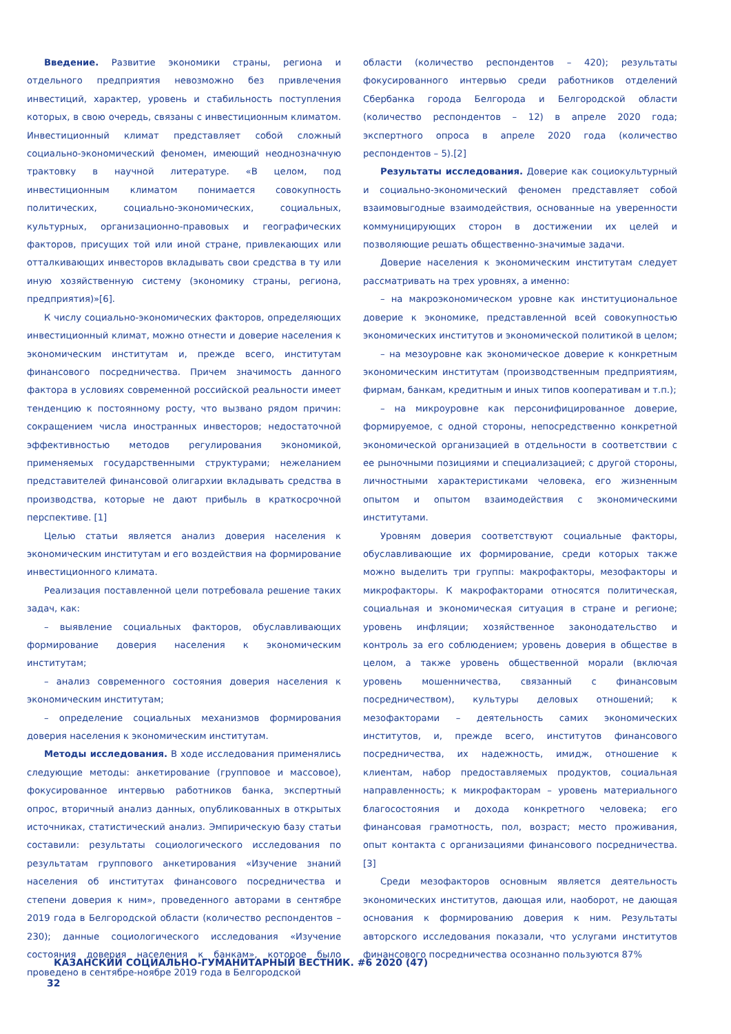Введение. Развитие экономики страны, региона и отдельного предприятия невозможно без привлечения инвестиций, характер, уровень и стабильность поступления которых, в свою очередь, связаны с инвестиционным климатом. Инвестиционный климат представляет собой сложный социально-экономический феномен, имеющий неоднозначную трактовку в научной литературе. «В целом, под инвестиционным климатом понимается совокупность политических, социально-экономических, социальных, культурных, организационно-правовых и географических факторов, присущих той или иной стране, привлекающих или отталкивающих инвесторов вкладывать свои средства в ту или иную хозяйственную систему (экономику страны, региона, предприятия)»[6].
К числу социально-экономических факторов, определяющих инвестиционный климат, можно отнести и доверие населения к экономическим институтам и, прежде всего, институтам финансового посредничества. Причем значимость данного фактора в условиях современной российской реальности имеет тенденцию к постоянному росту, что вызвано рядом причин: сокращением числа иностранных инвесторов; недостаточной эффективностью методов регулирования экономикой, применяемых государственными структурами; нежеланием представителей финансовой олигархии вкладывать средства в производства, которые не дают прибыль в краткосрочной перспективе. [1]
Целью статьи является анализ доверия населения к экономическим институтам и его воздействия на формирование инвестиционного климата.
Реализация поставленной цели потребовала решение таких задач, как:
– выявление социальных факторов, обуславливающих формирование доверия населения к экономическим институтам;
– анализ современного состояния доверия населения к экономическим институтам;
– определение социальных механизмов формирования доверия населения к экономическим институтам.
Методы исследования. В ходе исследования применялись следующие методы: анкетирование (групповое и массовое), фокусированное интервью работников банка, экспертный опрос, вторичный анализ данных, опубликованных в открытых источниках, статистический анализ. Эмпирическую базу статьи составили: результаты социологического исследования по результатам группового анкетирования «Изучение знаний населения об институтах финансового посредничества и степени доверия к ним», проведенного авторами в сентябре 2019 года в Белгородской области (количество респондентов – 230); данные социологического исследования «Изучение состояния доверия населения к банкам», которое было проведено в сентябре-ноябре 2019 года в Белгородской
области (количество респондентов – 420); результаты фокусированного интервью среди работников отделений Сбербанка города Белгорода и Белгородской области (количество респондентов – 12) в апреле 2020 года; экспертного опроса в апреле 2020 года (количество респондентов – 5).[2]
Результаты исследования. Доверие как социокультурный и социально-экономический феномен представляет собой взаимовыгодные взаимодействия, основанные на уверенности коммуницирующих сторон в достижении их целей и позволяющие решать общественно-значимые задачи.
Доверие населения к экономическим институтам следует рассматривать на трех уровнях, а именно:
– на макроэкономическом уровне как институциональное доверие к экономике, представленной всей совокупностью экономических институтов и экономической политикой в целом;
– на мезоуровне как экономическое доверие к конкретным экономическим институтам (производственным предприятиям, фирмам, банкам, кредитным и иных типов кооперативам и т.п.);
– на микроуровне как персонифицированное доверие, формируемое, с одной стороны, непосредственно конкретной экономической организацией в отдельности в соответствии с ее рыночными позициями и специализацией; с другой стороны, личностными характеристиками человека, его жизненным опытом и опытом взаимодействия с экономическими институтами.
Уровням доверия соответствуют социальные факторы, обуславливающие их формирование, среди которых также можно выделить три группы: макрофакторы, мезофакторы и микрофакторы. К макрофакторами относятся политическая, социальная и экономическая ситуация в стране и регионе; уровень инфляции; хозяйственное законодательство и контроль за его соблюдением; уровень доверия в обществе в целом, а также уровень общественной морали (включая уровень мошенничества, связанный с финансовым посредничеством), культуры деловых отношений; к мезофакторами – деятельность самих экономических институтов, и, прежде всего, институтов финансового посредничества, их надежность, имидж, отношение к клиентам, набор предоставляемых продуктов, социальная направленность; к микрофакторам – уровень материального благосостояния и дохода конкретного человека; его финансовая грамотность, пол, возраст; место проживания, опыт контакта с организациями финансового посредничества.[3]
Среди мезофакторов основным является деятельность экономических институтов, дающая или, наоборот, не дающая основания к формированию доверия к ним. Результаты авторского исследования показали, что услугами институтов финансового посредничества осознанно пользуются 87%
КАЗАНСКИЙ СОЦИАЛЬНО-ГУМАНИТАРНЫЙ ВЕСТНИК. #6 2020 (47)
32